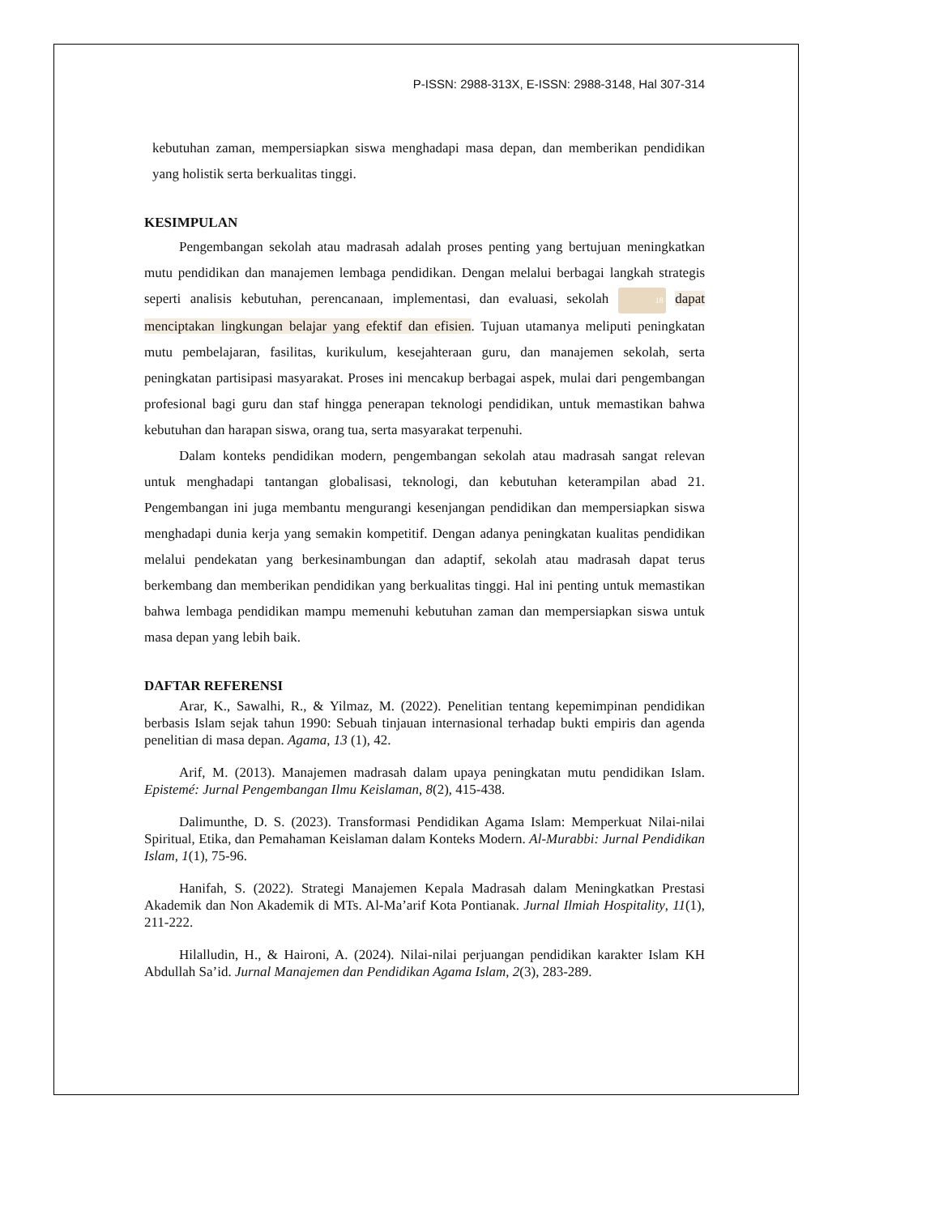P-ISSN: 2988-313X, E-ISSN: 2988-3148, Hal 307-314
kebutuhan zaman, mempersiapkan siswa menghadapi masa depan, dan memberikan pendidikan yang holistik serta berkualitas tinggi.
KESIMPULAN
Pengembangan sekolah atau madrasah adalah proses penting yang bertujuan meningkatkan mutu pendidikan dan manajemen lembaga pendidikan. Dengan melalui berbagai langkah strategis seperti analisis kebutuhan, perencanaan, implementasi, dan evaluasi, sekolah 18 dapat menciptakan lingkungan belajar yang efektif dan efisien. Tujuan utamanya meliputi peningkatan mutu pembelajaran, fasilitas, kurikulum, kesejahteraan guru, dan manajemen sekolah, serta peningkatan partisipasi masyarakat. Proses ini mencakup berbagai aspek, mulai dari pengembangan profesional bagi guru dan staf hingga penerapan teknologi pendidikan, untuk memastikan bahwa kebutuhan dan harapan siswa, orang tua, serta masyarakat terpenuhi.
Dalam konteks pendidikan modern, pengembangan sekolah atau madrasah sangat relevan untuk menghadapi tantangan globalisasi, teknologi, dan kebutuhan keterampilan abad 21. Pengembangan ini juga membantu mengurangi kesenjangan pendidikan dan mempersiapkan siswa menghadapi dunia kerja yang semakin kompetitif. Dengan adanya peningkatan kualitas pendidikan melalui pendekatan yang berkesinambungan dan adaptif, sekolah atau madrasah dapat terus berkembang dan memberikan pendidikan yang berkualitas tinggi. Hal ini penting untuk memastikan bahwa lembaga pendidikan mampu memenuhi kebutuhan zaman dan mempersiapkan siswa untuk masa depan yang lebih baik.
DAFTAR REFERENSI
Arar, K., Sawalhi, R., & Yilmaz, M. (2022). Penelitian tentang kepemimpinan pendidikan berbasis Islam sejak tahun 1990: Sebuah tinjauan internasional terhadap bukti empiris dan agenda penelitian di masa depan. Agama, 13 (1), 42.
Arif, M. (2013). Manajemen madrasah dalam upaya peningkatan mutu pendidikan Islam. Epistemé: Jurnal Pengembangan Ilmu Keislaman, 8(2), 415-438.
Dalimunthe, D. S. (2023). Transformasi Pendidikan Agama Islam: Memperkuat Nilai-nilai Spiritual, Etika, dan Pemahaman Keislaman dalam Konteks Modern. Al-Murabbi: Jurnal Pendidikan Islam, 1(1), 75-96.
Hanifah, S. (2022). Strategi Manajemen Kepala Madrasah dalam Meningkatkan Prestasi Akademik dan Non Akademik di MTs. Al-Ma’arif Kota Pontianak. Jurnal Ilmiah Hospitality, 11(1), 211-222.
Hilalludin, H., & Haironi, A. (2024). Nilai-nilai perjuangan pendidikan karakter Islam KH Abdullah Sa’id. Jurnal Manajemen dan Pendidikan Agama Islam, 2(3), 283-289.